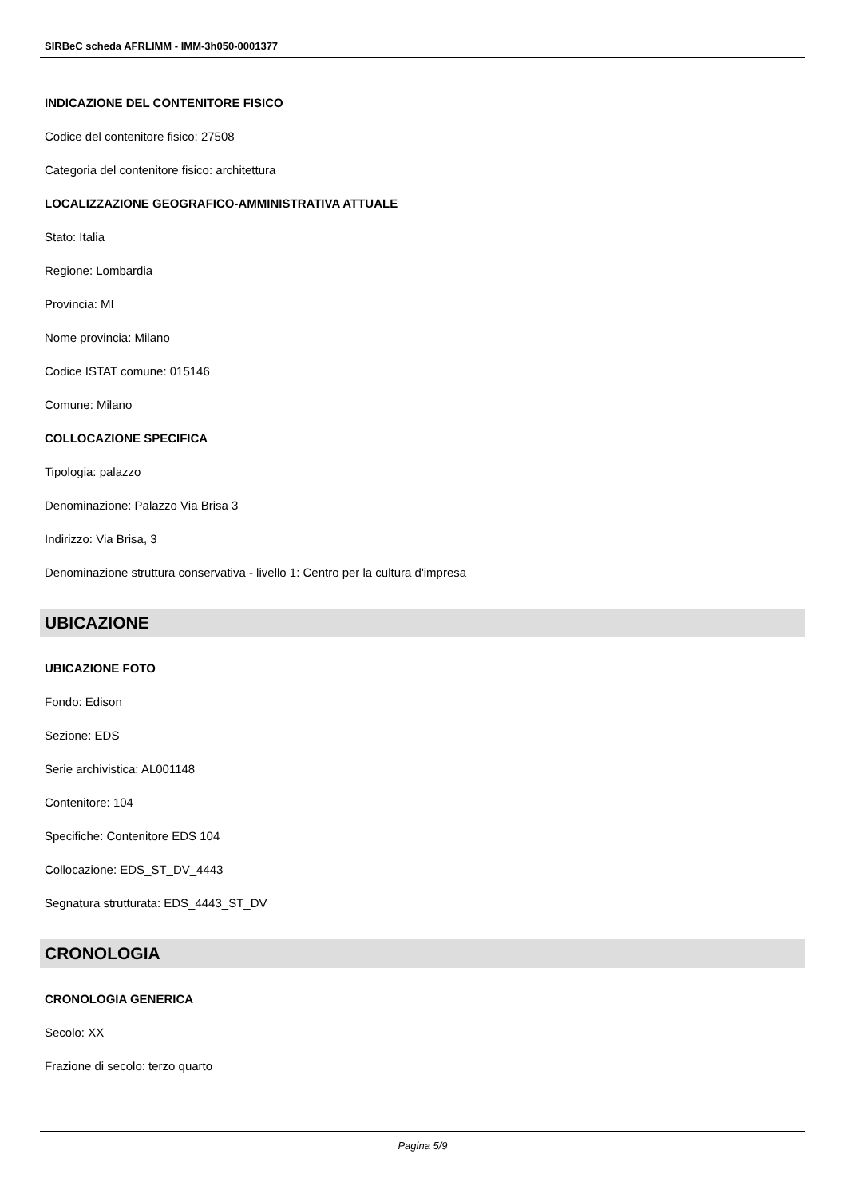SIRBeC scheda AFRLIMM - IMM-3h050-0001377
INDICAZIONE DEL CONTENITORE FISICO
Codice del contenitore fisico: 27508
Categoria del contenitore fisico: architettura
LOCALIZZAZIONE GEOGRAFICO-AMMINISTRATIVA ATTUALE
Stato: Italia
Regione: Lombardia
Provincia: MI
Nome provincia: Milano
Codice ISTAT comune: 015146
Comune: Milano
COLLOCAZIONE SPECIFICA
Tipologia: palazzo
Denominazione: Palazzo Via Brisa 3
Indirizzo: Via Brisa, 3
Denominazione struttura conservativa - livello 1: Centro per la cultura d'impresa
UBICAZIONE
UBICAZIONE FOTO
Fondo: Edison
Sezione: EDS
Serie archivistica: AL001148
Contenitore: 104
Specifiche: Contenitore EDS 104
Collocazione: EDS_ST_DV_4443
Segnatura strutturata: EDS_4443_ST_DV
CRONOLOGIA
CRONOLOGIA GENERICA
Secolo: XX
Frazione di secolo: terzo quarto
Pagina 5/9